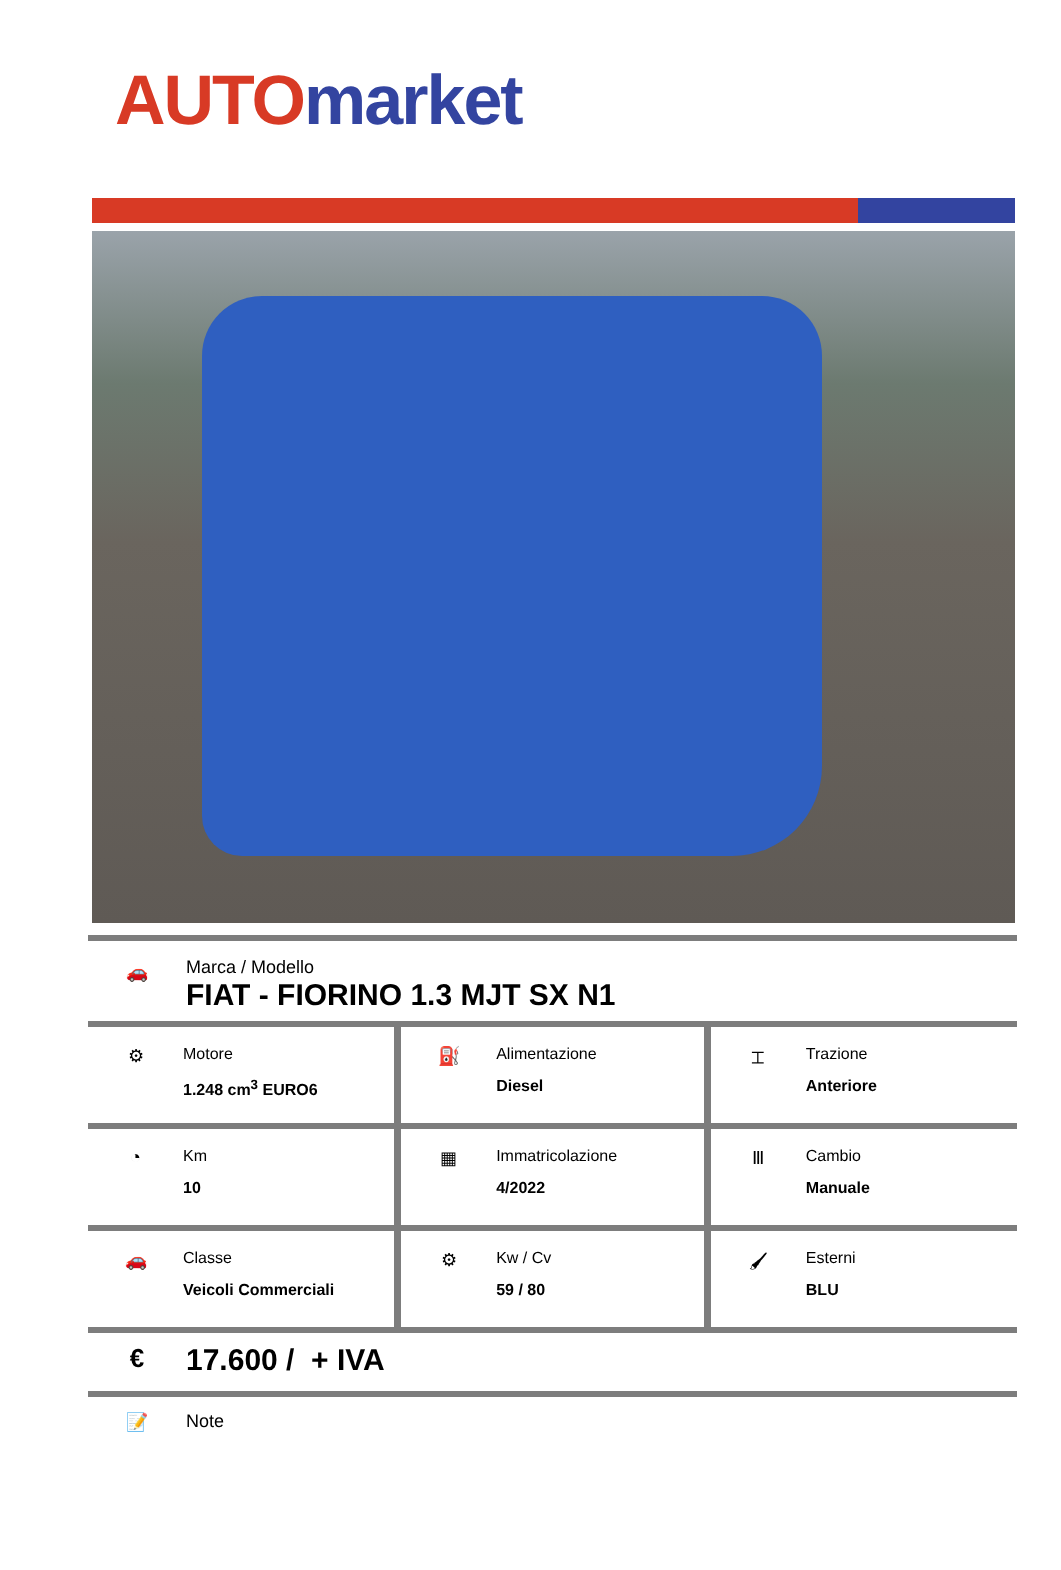AUTO market
🚗
Marca / Modello
FIAT - FIORINO 1.3 MJT SX N1
| ⚙ Motore 1.248 cm<sup>3</sup> EURO6 | ⛽ Alimentazione Diesel | ⌶ Trazione Anteriore |
| ◔ Km 10 | ▦ Immatricolazione 4/2022 | Ⅲ Cambio Manuale |
| 🚗 Classe Veicoli Commerciali | ⚙ Kw / Cv 59 / 80 | 🖌 Esterni BLU |
€
17.600 / + IVA
📝 Note